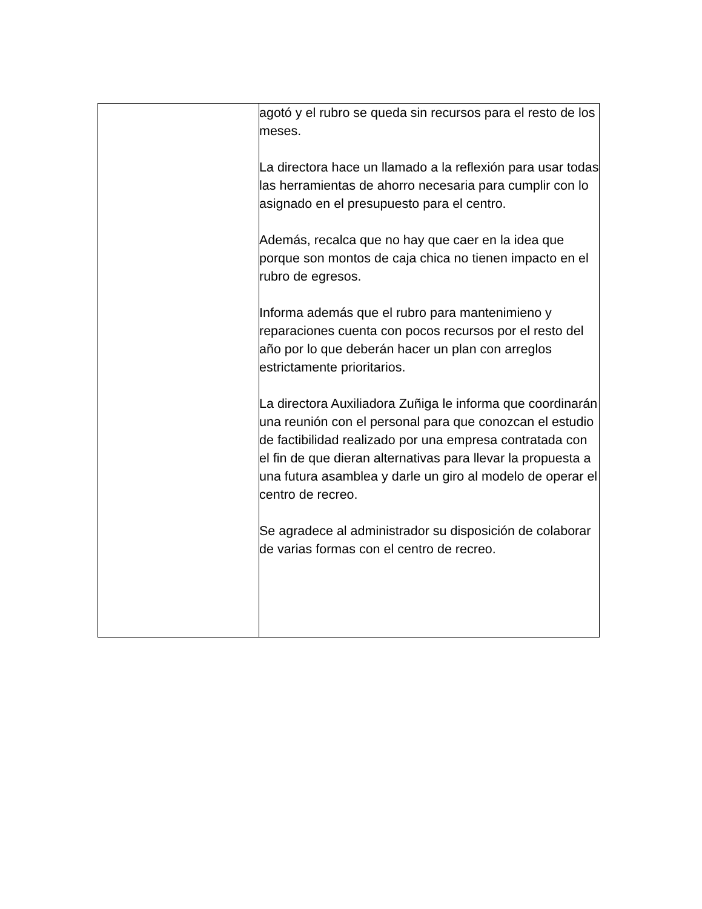| | agotó y el rubro se queda sin recursos para el resto de los meses. La directora hace un llamado a la reflexión para usar todas las herramientas de ahorro necesaria para cumplir con lo asignado en el presupuesto para el centro. Además, recalca que no hay que caer en la idea que porque son montos de caja chica no tienen impacto en el rubro de egresos. Informa además que el rubro para mantenimieno y reparaciones cuenta con pocos recursos por el resto del año por lo que deberán hacer un plan con arreglos estrictamente prioritarios. La directora Auxiliadora Zuñiga le informa que coordinarán una reunión con el personal para que conozcan el estudio de factibilidad realizado por una empresa contratada con el fin de que dieran alternativas para llevar la propuesta a una futura asamblea y darle un giro al modelo de operar el centro de recreo. Se agradece al administrador su disposición de colaborar de varias formas con el centro de recreo. |